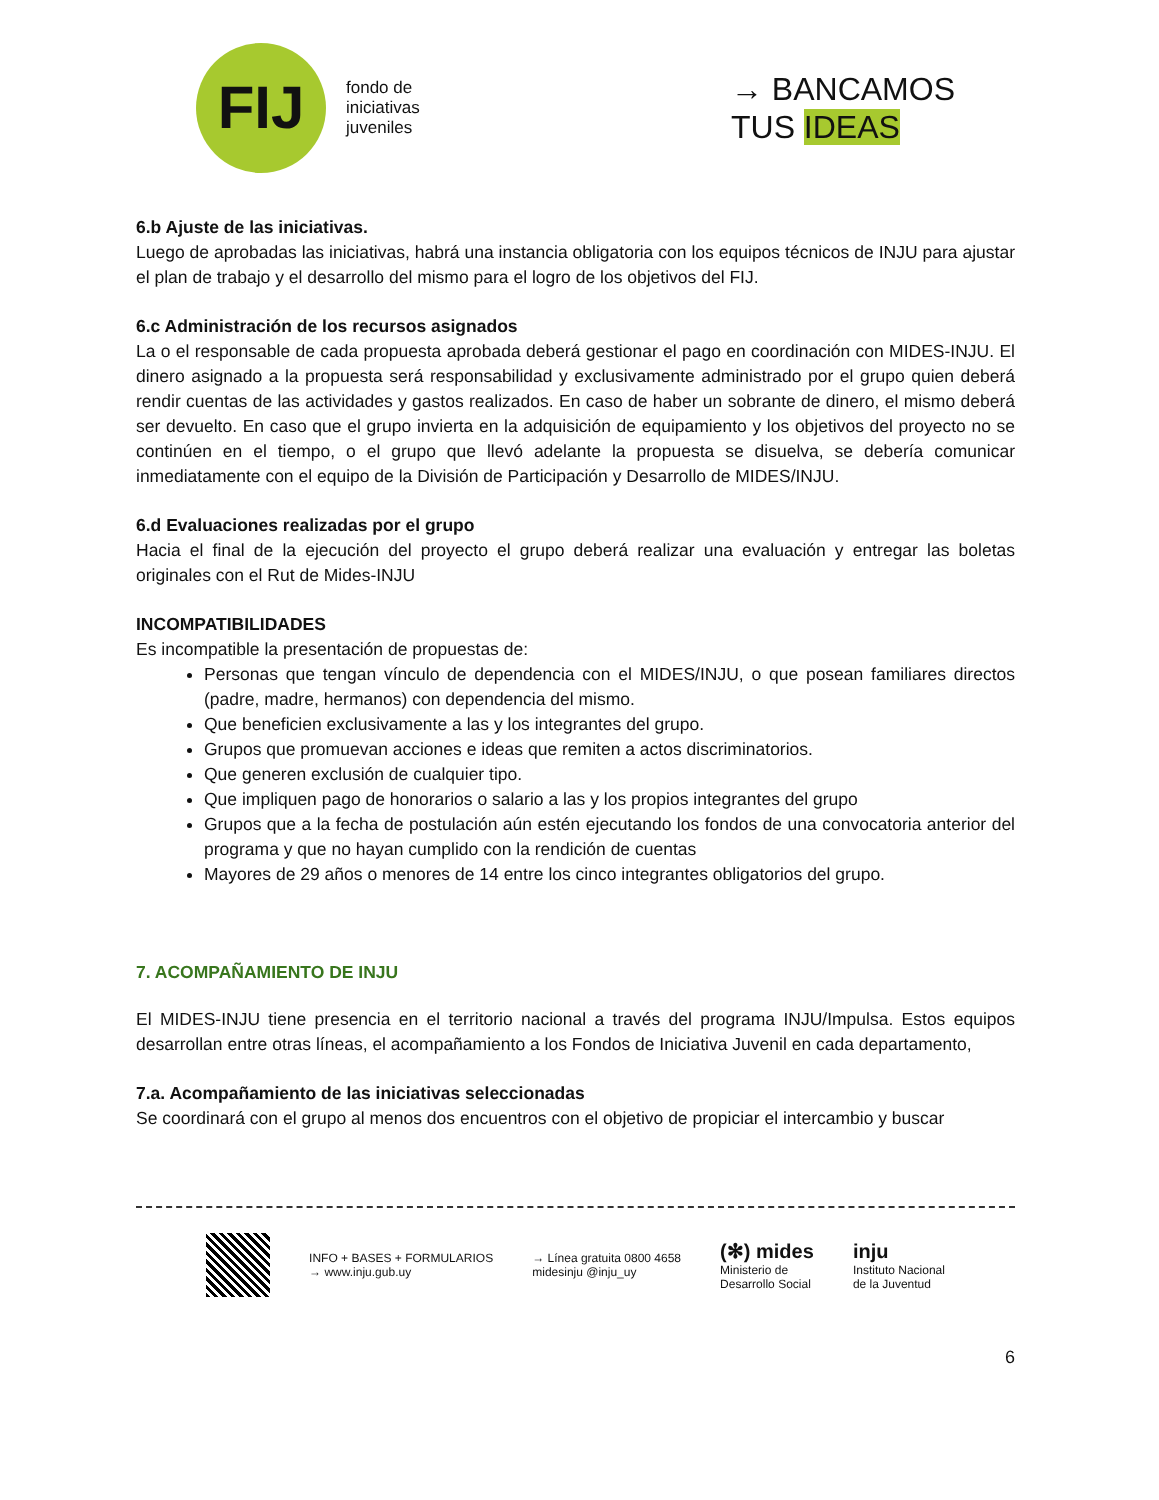FIJ
fondo de
iniciativas
juveniles
→ BANCAMOS
TUS IDEAS
6.b Ajuste de las iniciativas.
Luego de aprobadas las iniciativas, habrá una instancia obligatoria con los equipos técnicos de INJU para ajustar el plan de trabajo y el desarrollo del mismo para el logro de los objetivos del FIJ.
6.c Administración de los recursos asignados
La o el responsable de cada propuesta aprobada deberá gestionar el pago en coordinación con MIDES-INJU. El dinero asignado a la propuesta será responsabilidad y exclusivamente administrado por el grupo quien deberá rendir cuentas de las actividades y gastos realizados. En caso de haber un sobrante de dinero, el mismo deberá ser devuelto. En caso que el grupo invierta en la adquisición de equipamiento y los objetivos del proyecto no se continúen en el tiempo, o el grupo que llevó adelante la propuesta se disuelva, se debería comunicar inmediatamente con el equipo de la División de Participación y Desarrollo de MIDES/INJU.
6.d Evaluaciones realizadas por el grupo
Hacia el final de la ejecución del proyecto el grupo deberá realizar una evaluación y entregar las boletas originales con el Rut de Mides-INJU
INCOMPATIBILIDADES
Es incompatible la presentación de propuestas de:
Personas que tengan vínculo de dependencia con el MIDES/INJU, o que posean familiares directos (padre, madre, hermanos) con dependencia del mismo.
Que beneficien exclusivamente a las y los integrantes del grupo.
Grupos que promuevan acciones e ideas que remiten a actos discriminatorios.
Que generen exclusión de cualquier tipo.
Que impliquen pago de honorarios o salario a las y los propios integrantes del grupo
Grupos que a la fecha de postulación aún estén ejecutando los fondos de una convocatoria anterior del programa y que no hayan cumplido con la rendición de cuentas
Mayores de 29 años o menores de 14 entre los cinco integrantes obligatorios del grupo.
7. ACOMPAÑAMIENTO DE INJU
El MIDES-INJU tiene presencia en el territorio nacional a través del programa INJU/Impulsa. Estos equipos desarrollan entre otras líneas, el acompañamiento a los Fondos de Iniciativa Juvenil en cada departamento,
7.a. Acompañamiento de las iniciativas seleccionadas
Se coordinará con el grupo al menos dos encuentros con el objetivo de propiciar el intercambio y buscar
INFO + BASES + FORMULARIOS
→ www.inju.gub.uy
→ Línea gratuita 0800 4658
midesinju @inju_uy
(✻) mides
Ministerio de
Desarrollo Social
inju
Instituto Nacional
de la Juventud
6